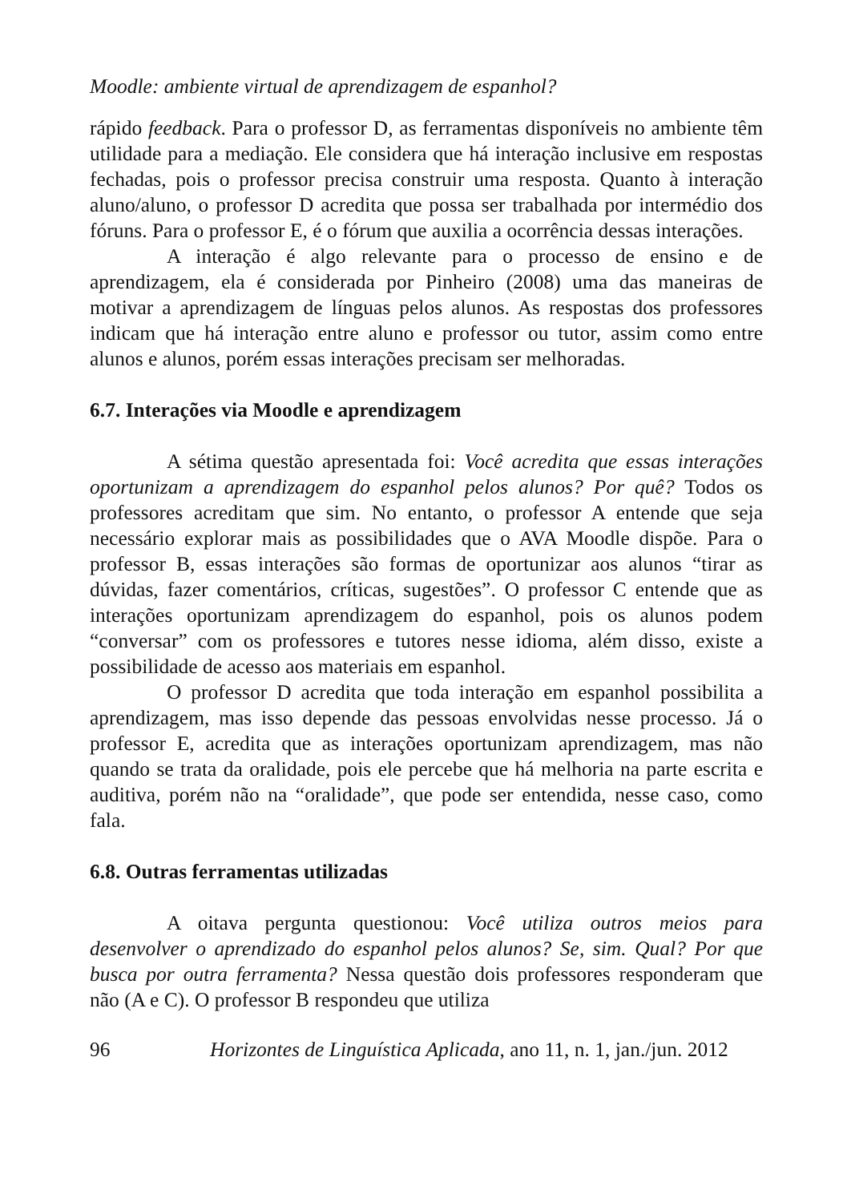Moodle: ambiente virtual de aprendizagem de espanhol?
rápido feedback. Para o professor D, as ferramentas disponíveis no ambiente têm utilidade para a mediação. Ele considera que há interação inclusive em respostas fechadas, pois o professor precisa construir uma resposta. Quanto à interação aluno/aluno, o professor D acredita que possa ser trabalhada por intermédio dos fóruns. Para o professor E, é o fórum que auxilia a ocorrência dessas interações.
A interação é algo relevante para o processo de ensino e de aprendizagem, ela é considerada por Pinheiro (2008) uma das maneiras de motivar a aprendizagem de línguas pelos alunos. As respostas dos professores indicam que há interação entre aluno e professor ou tutor, assim como entre alunos e alunos, porém essas interações precisam ser melhoradas.
6.7. Interações via Moodle e aprendizagem
A sétima questão apresentada foi: Você acredita que essas interações oportunizam a aprendizagem do espanhol pelos alunos? Por quê? Todos os professores acreditam que sim. No entanto, o professor A entende que seja necessário explorar mais as possibilidades que o AVA Moodle dispõe. Para o professor B, essas interações são formas de oportunizar aos alunos “tirar as dúvidas, fazer comentários, críticas, sugestões”. O professor C entende que as interações oportunizam aprendizagem do espanhol, pois os alunos podem “conversar” com os professores e tutores nesse idioma, além disso, existe a possibilidade de acesso aos materiais em espanhol.
O professor D acredita que toda interação em espanhol possibilita a aprendizagem, mas isso depende das pessoas envolvidas nesse processo. Já o professor E, acredita que as interações oportunizam aprendizagem, mas não quando se trata da oralidade, pois ele percebe que há melhoria na parte escrita e auditiva, porém não na “oralidade”, que pode ser entendida, nesse caso, como fala.
6.8. Outras ferramentas utilizadas
A oitava pergunta questionou: Você utiliza outros meios para desenvolver o aprendizado do espanhol pelos alunos? Se, sim. Qual? Por que busca por outra ferramenta? Nessa questão dois professores responderam que não (A e C). O professor B respondeu que utiliza
96 Horizontes de Linguística Aplicada, ano 11, n. 1, jan./jun. 2012